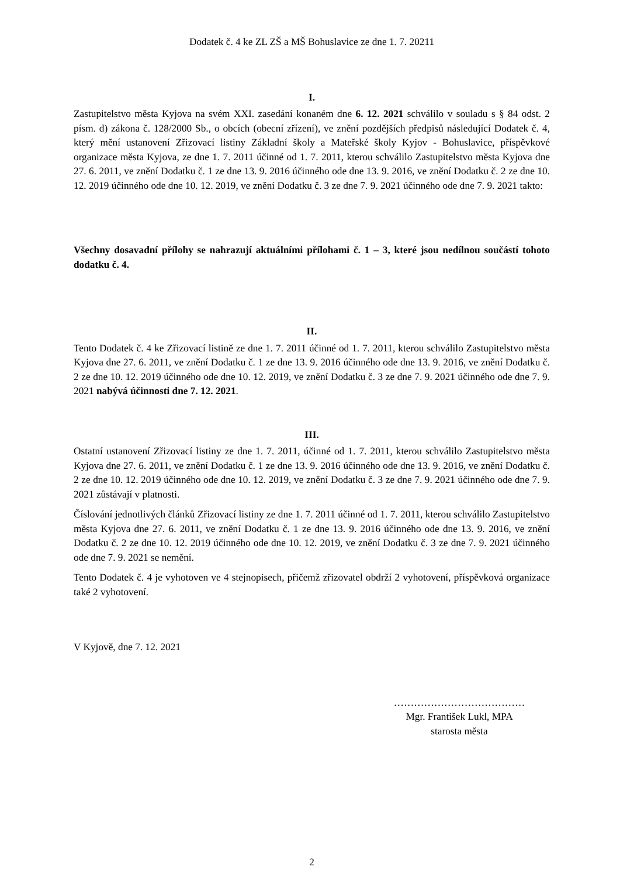Dodatek č. 4 ke ZL ZŠ a MŠ Bohuslavice ze dne 1. 7. 20211
I.
Zastupitelstvo města Kyjova na svém XXI. zasedání konaném dne 6. 12. 2021 schválilo v souladu s § 84 odst. 2 písm. d) zákona č. 128/2000 Sb., o obcích (obecní zřízení), ve znění pozdějších předpisů následující Dodatek č. 4, který mění ustanovení Zřizovací listiny Základní školy a Mateřské školy Kyjov - Bohuslavice, příspěvkové organizace města Kyjova, ze dne 1. 7. 2011 účinné od 1. 7. 2011, kterou schválilo Zastupitelstvo města Kyjova dne 27. 6. 2011, ve znění Dodatku č. 1 ze dne 13. 9. 2016 účinného ode dne 13. 9. 2016, ve znění Dodatku č. 2 ze dne 10. 12. 2019 účinného ode dne 10. 12. 2019, ve znění Dodatku č. 3 ze dne 7. 9. 2021 účinného ode dne 7. 9. 2021 takto:
Všechny dosavadní přílohy se nahrazují aktuálními přílohami č. 1 – 3, které jsou nedílnou součástí tohoto dodatku č. 4.
II.
Tento Dodatek č. 4 ke Zřizovací listině ze dne 1. 7. 2011 účinné od 1. 7. 2011, kterou schválilo Zastupitelstvo města Kyjova dne 27. 6. 2011, ve znění Dodatku č. 1 ze dne 13. 9. 2016 účinného ode dne 13. 9. 2016, ve znění Dodatku č. 2 ze dne 10. 12. 2019 účinného ode dne 10. 12. 2019, ve znění Dodatku č. 3 ze dne 7. 9. 2021 účinného ode dne 7. 9. 2021 nabývá účinnosti dne 7. 12. 2021.
III.
Ostatní ustanovení Zřizovací listiny ze dne 1. 7. 2011, účinné od 1. 7. 2011, kterou schválilo Zastupitelstvo města Kyjova dne 27. 6. 2011, ve znění Dodatku č. 1 ze dne 13. 9. 2016 účinného ode dne 13. 9. 2016, ve znění Dodatku č. 2 ze dne 10. 12. 2019 účinného ode dne 10. 12. 2019, ve znění Dodatku č. 3 ze dne 7. 9. 2021 účinného ode dne 7. 9. 2021 zůstávají v platnosti.
Číslování jednotlivých článků Zřizovací listiny ze dne 1. 7. 2011 účinné od 1. 7. 2011, kterou schválilo Zastupitelstvo města Kyjova dne 27. 6. 2011, ve znění Dodatku č. 1 ze dne 13. 9. 2016 účinného ode dne 13. 9. 2016, ve znění Dodatku č. 2 ze dne 10. 12. 2019 účinného ode dne 10. 12. 2019, ve znění Dodatku č. 3 ze dne 7. 9. 2021 účinného ode dne 7. 9. 2021 se nemění.
Tento Dodatek č. 4 je vyhotoven ve 4 stejnopisech, přičemž zřizovatel obdrží 2 vyhotovení, příspěvková organizace také 2 vyhotovení.
V Kyjově, dne 7. 12. 2021
…………………………………
Mgr. František Lukl, MPA
starosta města
2